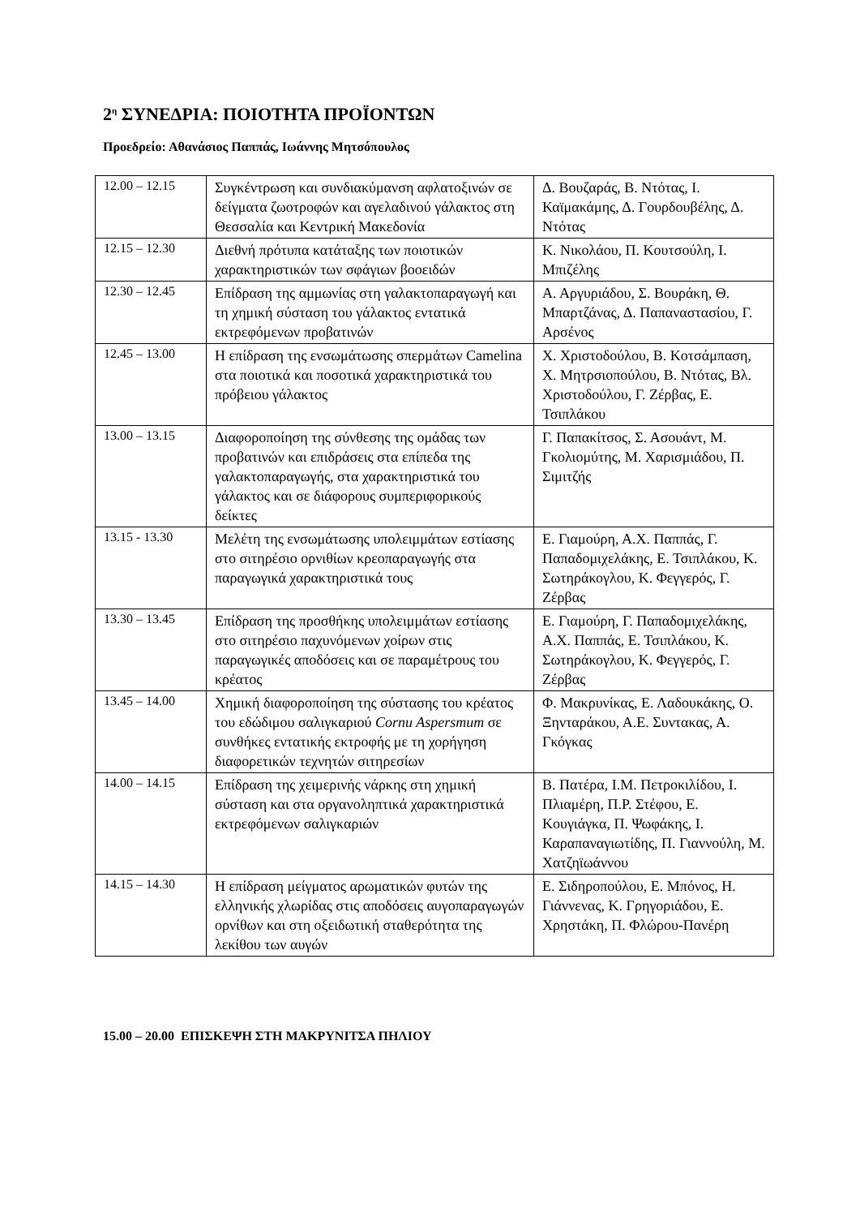2<sup>η</sup> ΣΥΝΕΔΡΙΑ: ΠΟΙΟΤΗΤΑ ΠΡΟΪΟΝΤΩΝ
Προεδρείο: Αθανάσιος Παππάς, Ιωάννης Μητσόπουλος
| 12.00 – 12.15 | Συγκέντρωση και συνδιακύμανση αφλατοξινών σε δείγματα ζωοτροφών και αγελαδινού γάλακτος στη Θεσσαλία και Κεντρική Μακεδονία | Δ. Βουζαράς, Β. Ντότας, Ι. Καϊμακάμης, Δ. Γουρδουβέλης, Δ. Ντότας |
| 12.15 – 12.30 | Διεθνή πρότυπα κατάταξης των ποιοτικών χαρακτηριστικών των σφάγιων βοοειδών | Κ. Νικολάου, Π. Κουτσούλη, Ι. Μπιζέλης |
| 12.30 – 12.45 | Επίδραση της αμμωνίας στη γαλακτοπαραγωγή και τη χημική σύσταση του γάλακτος εντατικά εκτρεφόμενων προβατινών | Α. Αργυριάδου, Σ. Βουράκη, Θ. Μπαρτζάνας, Δ. Παπαναστασίου, Γ. Αρσένος |
| 12.45 – 13.00 | Η επίδραση της ενσωμάτωσης σπερμάτων Camelina στα ποιοτικά και ποσοτικά χαρακτηριστικά του πρόβειου γάλακτος | Χ. Χριστοδούλου, Β. Κοτσάμπαση, Χ. Μητρσιοπούλου, Β. Ντότας, Βλ. Χριστοδούλου, Γ. Ζέρβας, Ε. Τσιπλάκου |
| 13.00 – 13.15 | Διαφοροποίηση της σύνθεσης της ομάδας των προβατινών και επιδράσεις στα επίπεδα της γαλακτοπαραγωγής, στα χαρακτηριστικά του γάλακτος και σε διάφορους συμπεριφορικούς δείκτες | Γ. Παπακίτσος, Σ. Ασουάντ, Μ. Γκολιομύτης, Μ. Χαρισμιάδου, Π. Σιμιτζής |
| 13.15 - 13.30 | Μελέτη της ενσωμάτωσης υπολειμμάτων εστίασης στο σιτηρέσιο ορνιθίων κρεοπαραγωγής στα παραγωγικά χαρακτηριστικά τους | Ε. Γιαμούρη, Α.Χ. Παππάς, Γ. Παπαδομιχελάκης, Ε. Τσιπλάκου, Κ. Σωτηράκογλου, Κ. Φεγγερός, Γ. Ζέρβας |
| 13.30 – 13.45 | Επίδραση της προσθήκης υπολειμμάτων εστίασης στο σιτηρέσιο παχυνόμενων χοίρων στις παραγωγικές αποδόσεις και σε παραμέτρους του κρέατος | Ε. Γιαμούρη, Γ. Παπαδομιχελάκης, Α.Χ. Παππάς, Ε. Τσιπλάκου, Κ. Σωτηράκογλου, Κ. Φεγγερός, Γ. Ζέρβας |
| 13.45 – 14.00 | Χημική διαφοροποίηση της σύστασης του κρέατος του εδώδιμου σαλιγκαριού Cornu Aspersmum σε συνθήκες εντατικής εκτροφής με τη χορήγηση διαφορετικών τεχνητών σιτηρεσίων | Φ. Μακρυνίκας, Ε. Λαδουκάκης, Ο. Ξηνταράκου, Α.Ε. Συντακας, Α. Γκόγκας |
| 14.00 – 14.15 | Επίδραση της χειμερινής νάρκης στη χημική σύσταση και στα οργανοληπτικά χαρακτηριστικά εκτρεφόμενων σαλιγκαριών | Β. Πατέρα, Ι.Μ. Πετροκιλίδου, Ι. Πλιαμέρη, Π.Ρ. Στέφου, Ε. Κουγιάγκα, Π. Ψωφάκης, Ι. Καραπαναγιωτίδης, Π. Γιαννούλη, Μ. Χατζηϊωάννου |
| 14.15 – 14.30 | Η επίδραση μείγματος αρωματικών φυτών της ελληνικής χλωρίδας στις αποδόσεις αυγοπαραγωγών ορνίθων και στη οξειδωτική σταθερότητα της λεκίθου των αυγών | Ε. Σιδηροπούλου, Ε. Μπόνος, Η. Γιάννενας, Κ. Γρηγοριάδου, Ε. Χρηστάκη, Π. Φλώρου-Πανέρη |
15.00 – 20.00 ΕΠΙΣΚΕΨΗ ΣΤΗ ΜΑΚΡΥΝΙΤΣΑ ΠΗΛΙΟΥ